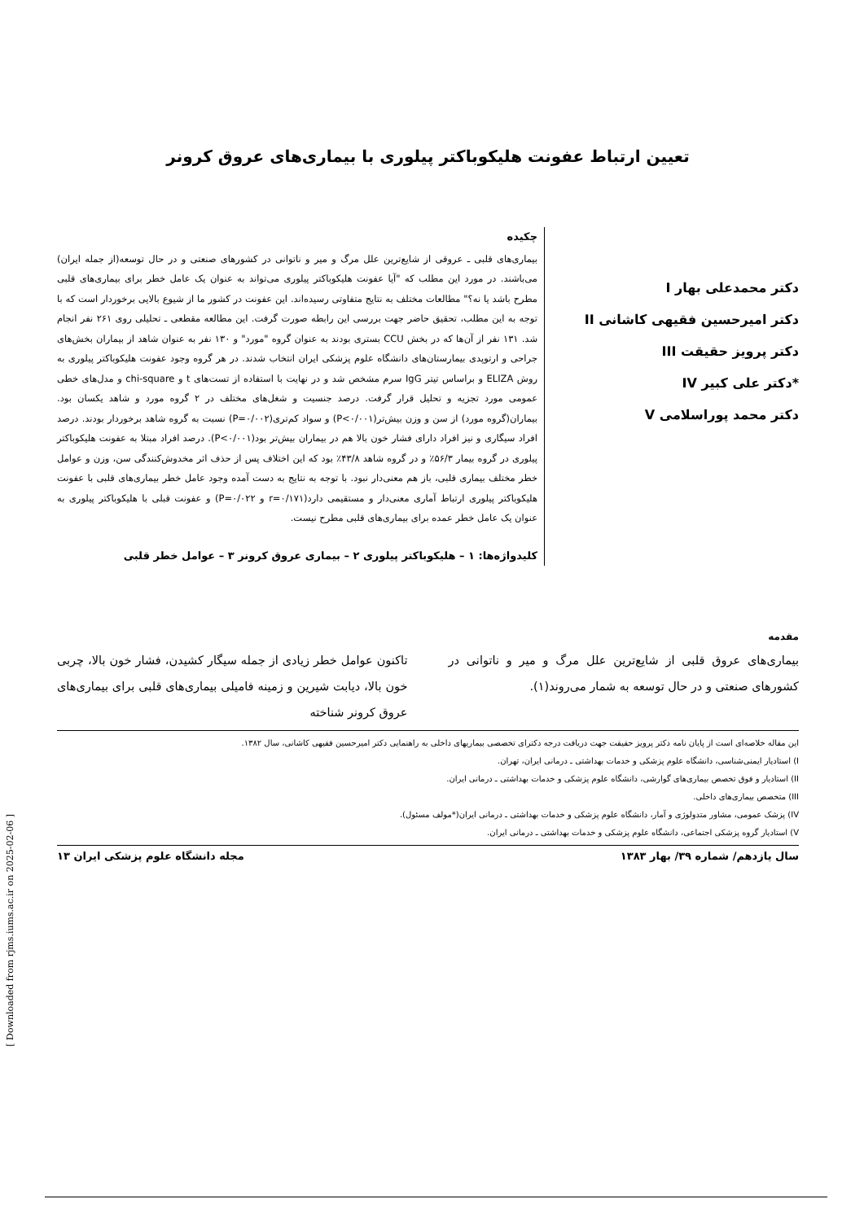تعیین ارتباط عفونت هلیکوباکتر پیلوری با بیماری‌های عروق کرونر
دکتر محمدعلی بهار I
دکتر امیرحسین فقیهی کاشانی II
دکتر پرویز حقیقت III
*دکتر علی کبیر IV
دکتر محمد پوراسلامی V
چکیده
بیماری‌های قلبی ـ عروقی از شایع‌ترین علل مرگ و میر و ناتوانی در کشورهای صنعتی و در حال توسعه(از جمله ایران) می‌باشند. در مورد این مطلب که "آیا عفونت هلیکوباکتر پیلوری می‌تواند به عنوان یک عامل خطر برای بیماری‌های قلبی مطرح باشد یا نه؟" مطالعات مختلف به نتایج متفاوتی رسیده‌اند. این عفونت در کشور ما از شیوع بالایی برخوردار است که با توجه به این مطلب، تحقیق حاضر جهت بررسی این رابطه صورت گرفت. این مطالعه مقطعی ـ تحلیلی روی ۲۶۱ نفر انجام شد. ۱۳۱ نفر از آن‌ها که در بخش CCU بستری بودند به عنوان گروه "مورد" و ۱۳۰ نفر به عنوان شاهد از بیماران بخش‌های جراحی و ارتوپدی بیمارستان‌های دانشگاه علوم پزشکی ایران انتخاب شدند. در هر گروه وجود عفونت هلیکوباکتر پیلوری به روش ELIZA و براساس تیتر IgG سرم مشخص شد و در نهایت با استفاده از تست‌های t و chi-square و مدل‌های خطی عمومی مورد تجزیه و تحلیل قرار گرفت. درصد جنسیت و شغل‌های مختلف در ۲ گروه مورد و شاهد یکسان بود. بیماران(گروه مورد) از سن و وزن بیش‌تر(P<۰/۰۰۱) و سواد کم‌تری(P=۰/۰۰۲) نسبت به گروه شاهد برخوردار بودند. درصد افراد سیگاری و نیز افراد دارای فشار خون بالا هم در بیماران بیش‌تر بود(P<۰/۰۰۱). درصد افراد مبتلا به عفونت هلیکوباکتر پیلوری در گروه بیمار ۵۶/۳٪ و در گروه شاهد ۴۳/۸٪ بود که این اختلاف پس از حذف اثر مخدوش‌کنندگی سن، وزن و عوامل خطر مختلف بیماری قلبی، باز هم معنی‌دار نبود. با توجه به نتایج به دست آمده وجود عامل خطر بیماری‌های قلبی با عفونت هلیکوباکتر پیلوری ارتباط آماری معنی‌دار و مستقیمی دارد(r=۰/۱۷۱ و P=۰/۰۲۲) و عفونت قبلی با هلیکوباکتر پیلوری به عنوان یک عامل خطر عمده برای بیماری‌های قلبی مطرح نیست.
کلیدواژه‌ها: ۱ – هلیکوباکتر پیلوری ۲ – بیماری عروق کرونر ۳ – عوامل خطر قلبی
مقدمه
بیماری‌های عروق قلبی از شایع‌ترین علل مرگ و میر و ناتوانی در کشورهای صنعتی و در حال توسعه به شمار می‌روند(۱).
تاکنون عوامل خطر زیادی از جمله سیگار کشیدن، فشار خون بالا، چربی خون بالا، دیابت شیرین و زمینه فامیلی بیماری‌های قلبی برای بیماری‌های عروق کرونر شناخته
این مقاله خلاصه‌ای است از پایان نامه دکتر پرویز حقیقت جهت دریافت درجه دکترای تخصصی بیماریهای داخلی به راهنمایی دکتر امیرحسین فقیهی کاشانی، سال ۱۳۸۲.
I) استادیار ایمنی‌شناسی، دانشگاه علوم پزشکی و خدمات بهداشتی ـ درمانی ایران، تهران.
II) استادیار و فوق تخصص بیماری‌های گوارشی، دانشگاه علوم پزشکی و خدمات بهداشتی ـ درمانی ایران.
III) متخصص بیماری‌های داخلی.
IV) پزشک عمومی، مشاور متدولوژی و آمار، دانشگاه علوم پزشکی و خدمات بهداشتی ـ درمانی ایران(*مولف مسئول).
V) استادیار گروه پزشکی اجتماعی، دانشگاه علوم پزشکی و خدمات بهداشتی ـ درمانی ایران.
سال یازدهم/ شماره ۳۹/ بهار ۱۳۸۳ مجله دانشگاه علوم پزشکی ایران ۱۳
[ Downloaded from rjms.iums.ac.ir on 2025-02-06 ]